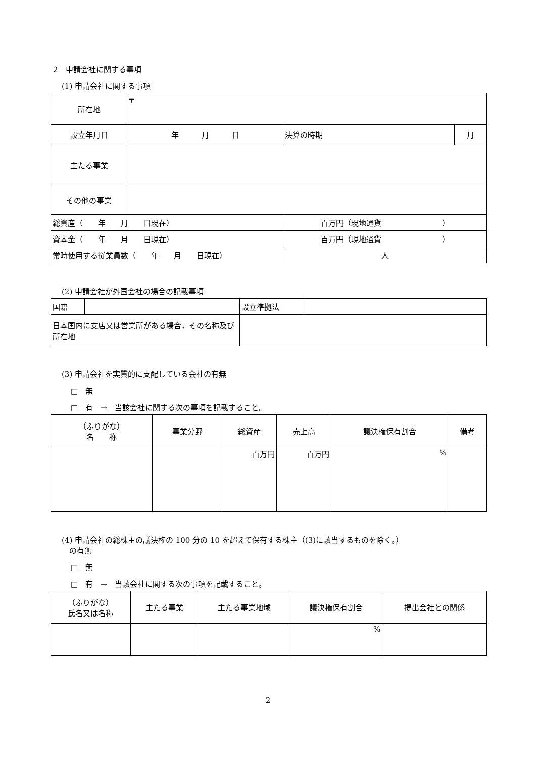2　申請会社に関する事項
(1) 申請会社に関する事項
| 所在地 | 〒 | | | |
| 設立年月日 | 年 月 日 | | 決算の時期 | 月 |
| 主たる事業 | | | | |
| その他の事業 | | | | |
| 総資産（ 年 月 日現在） | | 百万円（現地通貨 ） | | |
| 資本金（ 年 月 日現在） | | 百万円（現地通貨 ） | | |
| 常時使用する従業員数（ 年 月 日現在） | | | 人 | |
(2) 申請会社が外国会社の場合の記載事項
| 国籍 | | 設立準拠法 | |
| 日本国内に支店又は営業所がある場合，その名称及び所在地 | | | |
(3) 申請会社を実質的に支配している会社の有無
□　無
□　有　→　当該会社に関する次の事項を記載すること。
| （ふりがな） 名 称 | 事業分野 | 総資産 | 売上高 | 議決権保有割合 | 備考 |
| --- | --- | --- | --- | --- | --- |
| | | 百万円 | 百万円 | % | |
(4) 申請会社の総株主の議決権の 100 分の 10 を超えて保有する株主（(3)に該当するものを除く。）
　の有無
□　無
□　有　→　当該会社に関する次の事項を記載すること。
| （ふりがな） 氏名又は名称 | 主たる事業 | 主たる事業地域 | 議決権保有割合 | 提出会社との関係 |
| --- | --- | --- | --- | --- |
| | | | % | |
2